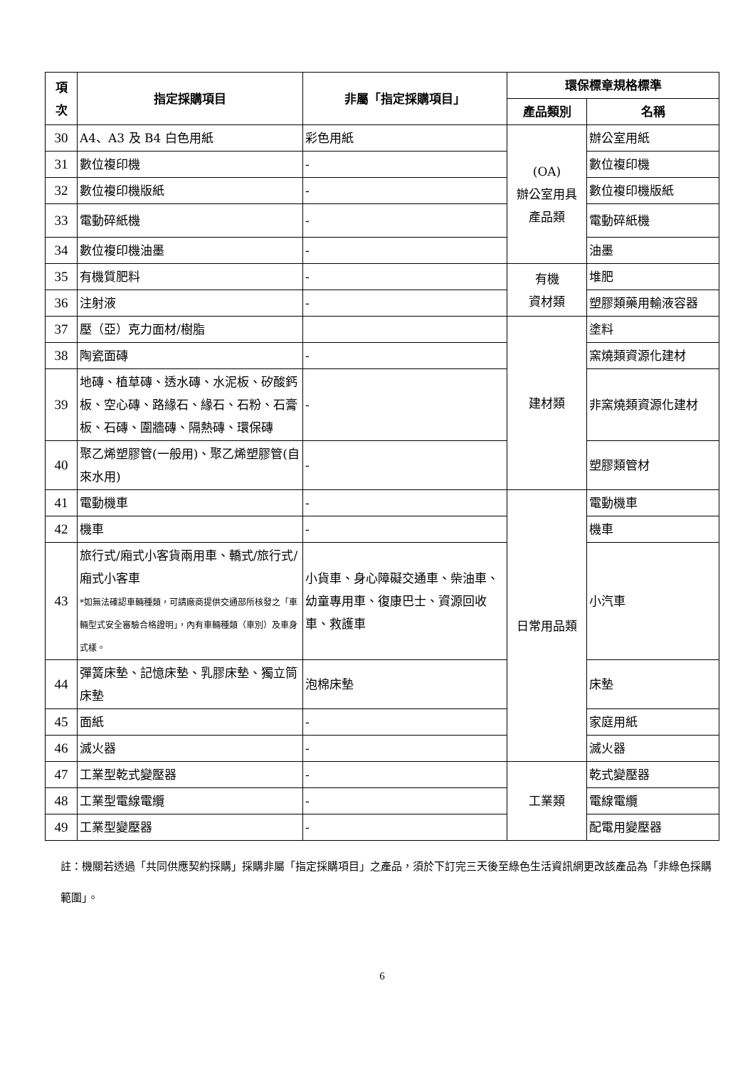| 項 次 | 指定採購項目 | 非屬「指定採購項目」 | 環保標章規格標準 | |
| --- | --- | --- | --- | --- |
| | | | 產品類別 | 名稱 |
| 30 | A4、A3 及 B4 白色用紙 | 彩色用紙 | (OA) 辦公室用具 產品類 | 辦公室用紙 |
| 31 | 數位複印機 | - | | 數位複印機 |
| 32 | 數位複印機版紙 | - | | 數位複印機版紙 |
| 33 | 電動碎紙機 | - | | 電動碎紙機 |
| 34 | 數位複印機油墨 | - | | 油墨 |
| 35 | 有機質肥料 | - | 有機 資材類 | 堆肥 |
| 36 | 注射液 | - | | 塑膠類藥用輸液容器 |
| 37 | 壓（亞）克力面材/樹脂 | | 建材類 | 塗料 |
| 38 | 陶瓷面磚 | - | | 窯燒類資源化建材 |
| 39 | 地磚、植草磚、透水磚、水泥板、矽酸鈣板、空心磚、路緣石、緣石、石粉、石膏板、石磚、圍牆磚、隔熱磚、環保磚 | - | | 非窯燒類資源化建材 |
| 40 | 聚乙烯塑膠管(一般用)、聚乙烯塑膠管(自來水用) | - | | 塑膠類管材 |
| 41 | 電動機車 | - | 日常用品類 | 電動機車 |
| 42 | 機車 | - | | 機車 |
| 43 | 旅行式/廂式小客貨兩用車、轎式/旅行式/廂式小客車 *如無法確認車輛種類，可請廠商提供交通部所核發之「車輛型式安全審驗合格證明」，內有車輛種類（車別）及車身式樣。 | 小貨車、身心障礙交通車、柴油車、幼童專用車、復康巴士、資源回收車、救護車 | | 小汽車 |
| 44 | 彈簧床墊、記憶床墊、乳膠床墊、獨立筒床墊 | 泡棉床墊 | | 床墊 |
| 45 | 面紙 | - | | 家庭用紙 |
| 46 | 滅火器 | - | | 滅火器 |
| 47 | 工業型乾式變壓器 | - | 工業類 | 乾式變壓器 |
| 48 | 工業型電線電纜 | - | | 電線電纜 |
| 49 | 工業型變壓器 | - | | 配電用變壓器 |
註：機關若透過「共同供應契約採購」採購非屬「指定採購項目」之產品，須於下訂完三天後至綠色生活資訊網更改該產品為「非綠色採購範圍」。
6